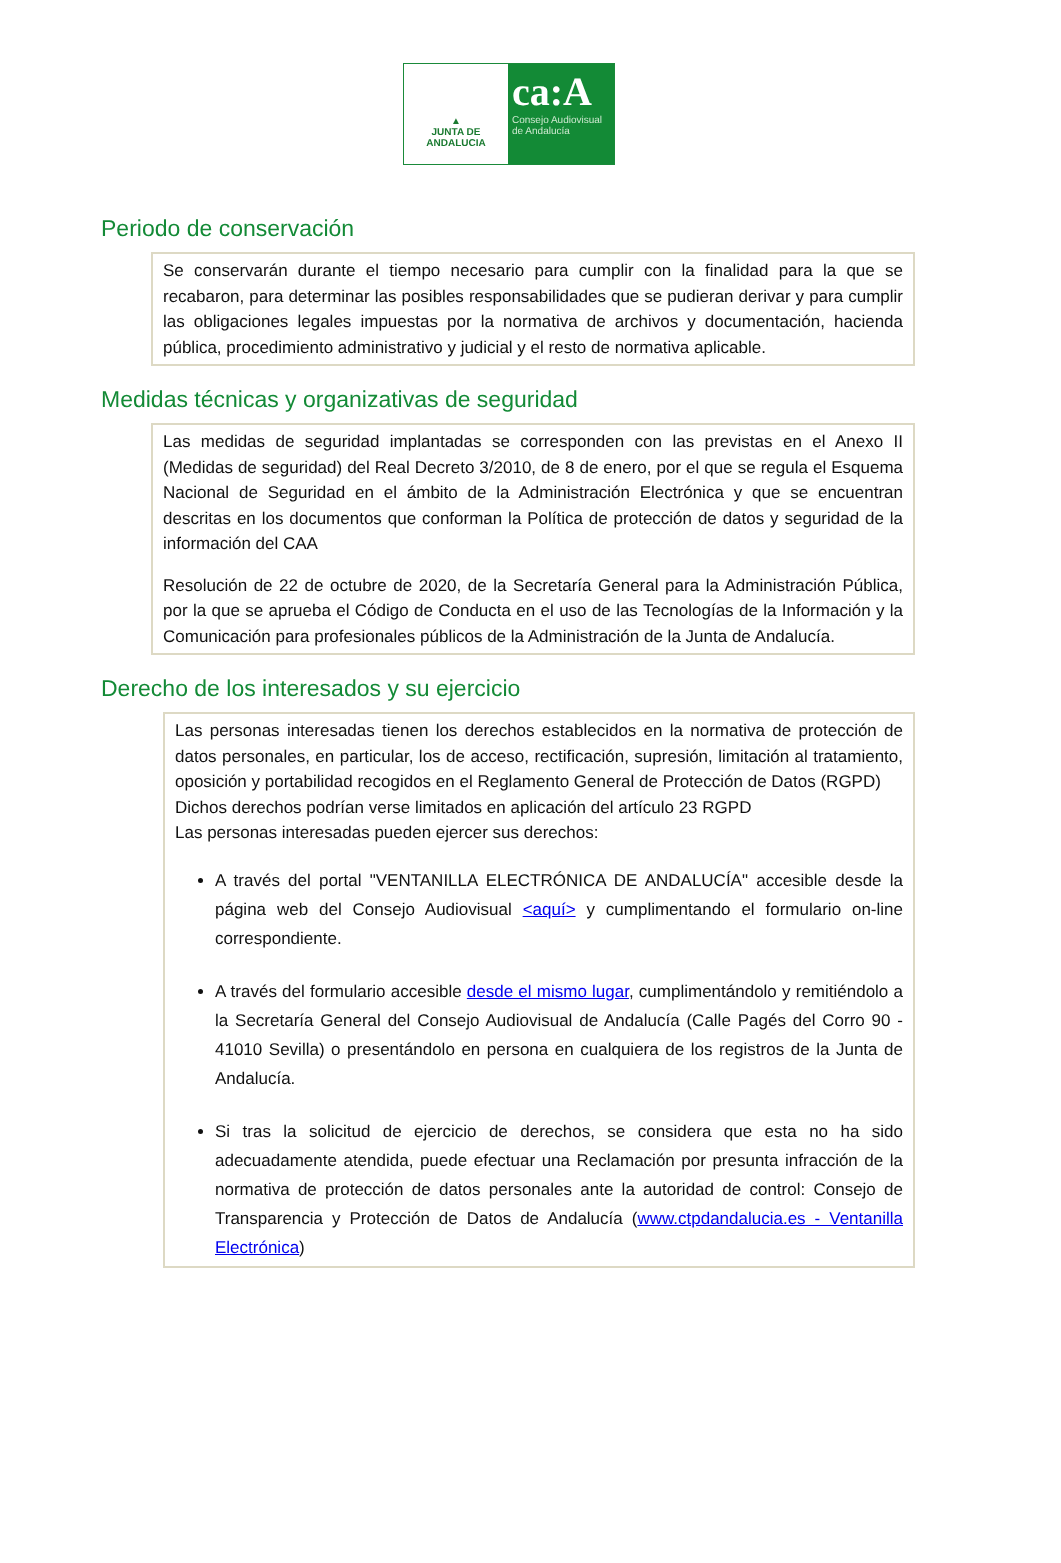▲
JUNTA DE ANDALUCIA
ca:A
Consejo Audiovisual
de Andalucía
Periodo de conservación
Se conservarán durante el tiempo necesario para cumplir con la finalidad para la que se recabaron, para determinar las posibles responsabilidades que se pudieran derivar y para cumplir las obligaciones legales impuestas por la normativa de archivos y documentación, hacienda pública, procedimiento administrativo y judicial y el resto de normativa aplicable.
Medidas técnicas y organizativas de seguridad
Las medidas de seguridad implantadas se corresponden con las previstas en el Anexo II (Medidas de seguridad) del Real Decreto 3/2010, de 8 de enero, por el que se regula el Esquema Nacional de Seguridad en el ámbito de la Administración Electrónica y que se encuentran descritas en los documentos que conforman la Política de protección de datos y seguridad de la información del CAA
Resolución de 22 de octubre de 2020, de la Secretaría General para la Administración Pública, por la que se aprueba el Código de Conducta en el uso de las Tecnologías de la Información y la Comunicación para profesionales públicos de la Administración de la Junta de Andalucía.
Derecho de los interesados y su ejercicio
Las personas interesadas tienen los derechos establecidos en la normativa de protección de datos personales, en particular, los de acceso, rectificación, supresión, limitación al tratamiento, oposición y portabilidad recogidos en el Reglamento General de Protección de Datos (RGPD)
Dichos derechos podrían verse limitados en aplicación del artículo 23 RGPD
Las personas interesadas pueden ejercer sus derechos:
A través del portal "VENTANILLA ELECTRÓNICA DE ANDALUCÍA" accesible desde la página web del Consejo Audiovisual <aquí> y cumplimentando el formulario on-line correspondiente.
A través del formulario accesible desde el mismo lugar, cumplimentándolo y remitiéndolo a la Secretaría General del Consejo Audiovisual de Andalucía (Calle Pagés del Corro 90 - 41010 Sevilla) o presentándolo en persona en cualquiera de los registros de la Junta de Andalucía.
Si tras la solicitud de ejercicio de derechos, se considera que esta no ha sido adecuadamente atendida, puede efectuar una Reclamación por presunta infracción de la normativa de protección de datos personales ante la autoridad de control: Consejo de Transparencia y Protección de Datos de Andalucía (www.ctpdandalucia.es - Ventanilla Electrónica)